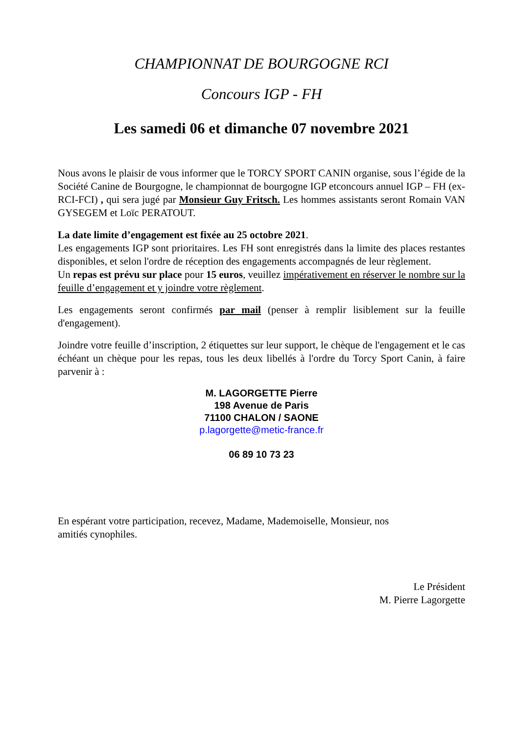CHAMPIONNAT DE BOURGOGNE RCI
Concours IGP - FH
Les samedi 06 et dimanche 07 novembre 2021
Nous avons le plaisir de vous informer que le TORCY SPORT CANIN organise, sous l’égide de la Société Canine de Bourgogne, le championnat de bourgogne IGP etconcours annuel IGP – FH (ex-RCI-FCI) , qui sera jugé par Monsieur Guy Fritsch. Les hommes assistants seront Romain VAN GYSEGEM et Loïc PERATOUT.
La date limite d’engagement est fixée au 25 octobre 2021.
Les engagements IGP sont prioritaires. Les FH sont enregistrés dans la limite des places restantes disponibles, et selon l'ordre de réception des engagements accompagnés de leur règlement.
Un repas est prévu sur place pour 15 euros, veuillez impérativement en réserver le nombre sur la feuille d’engagement et y joindre votre règlement.
Les engagements seront confirmés par mail (penser à remplir lisiblement sur la feuille d'engagement).
Joindre votre feuille d’inscription, 2 étiquettes sur leur support, le chèque de l'engagement et le cas échéant un chèque pour les repas, tous les deux libellés à l'ordre du Torcy Sport Canin, à faire parvenir à :
M. LAGORGETTE Pierre
198 Avenue de Paris
71100 CHALON / SAONE
p.lagorgette@metic-france.fr
06 89 10 73 23
En espérant votre participation, recevez, Madame, Mademoiselle, Monsieur, nos
amitiés cynophiles.
Le Président
M. Pierre Lagorgette